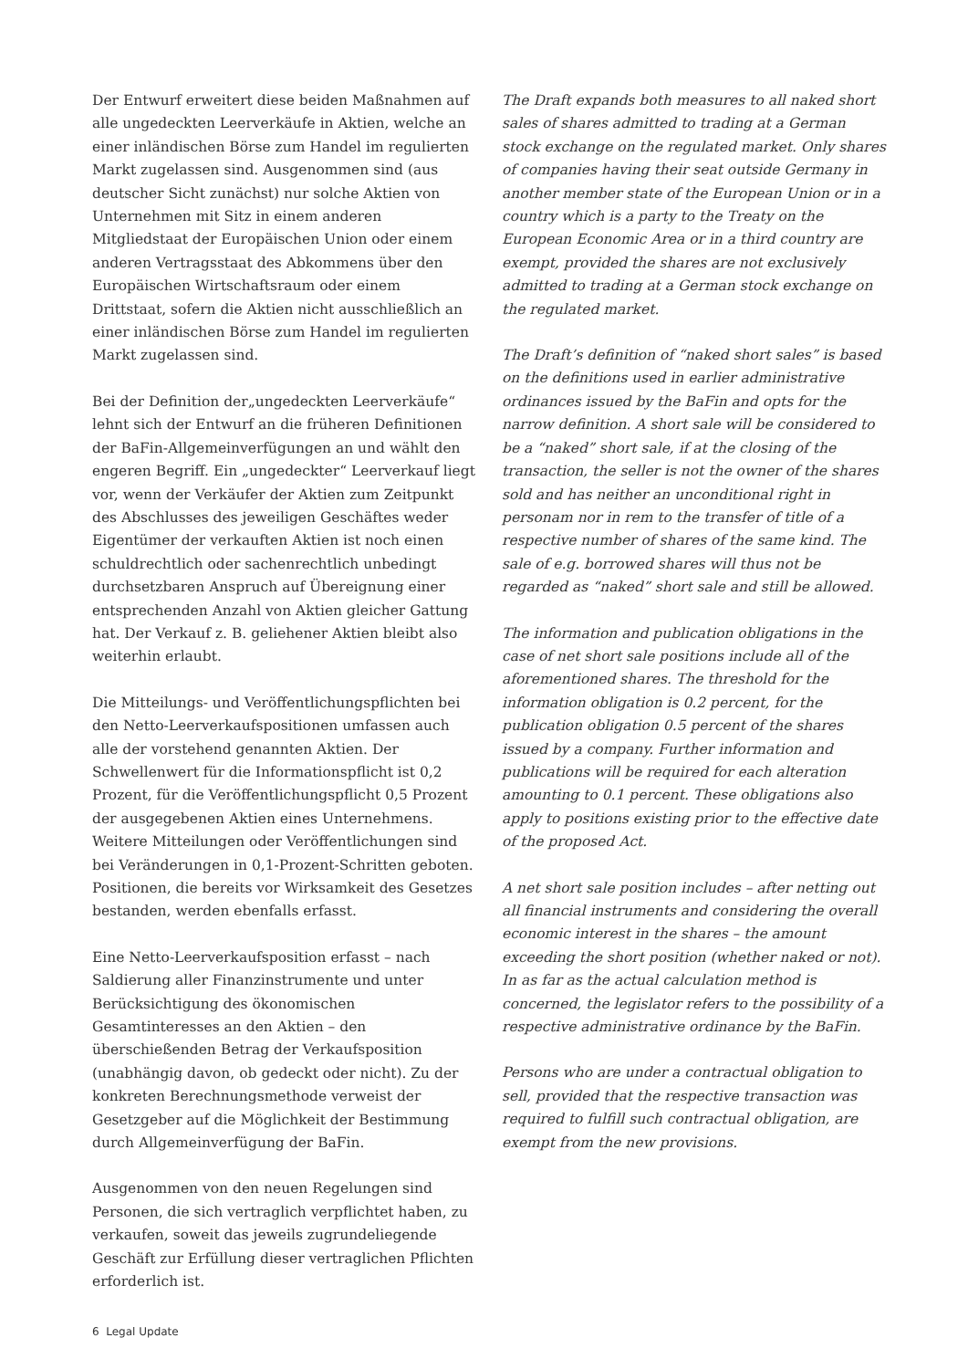Der Entwurf erweitert diese beiden Maßnahmen auf alle ungedeckten Leerverkäufe in Aktien, welche an einer inländischen Börse zum Handel im regulierten Markt zugelassen sind. Ausgenommen sind (aus deutscher Sicht zunächst) nur solche Aktien von Unternehmen mit Sitz in einem anderen Mitgliedstaat der Europäischen Union oder einem anderen Vertragsstaat des Abkommens über den Europäischen Wirtschaftsraum oder einem Drittstaat, sofern die Aktien nicht ausschließlich an einer inländischen Börse zum Handel im regulierten Markt zugelassen sind.
Bei der Definition der„ungedeckten Leerverkäufe“ lehnt sich der Entwurf an die früheren Definitionen der BaFin-Allgemeinverfügungen an und wählt den engeren Begriff. Ein „ungedeckter“ Leerverkauf liegt vor, wenn der Verkäufer der Aktien zum Zeitpunkt des Abschlusses des jeweiligen Geschäftes weder Eigentümer der verkauften Aktien ist noch einen schuldrechtlich oder sachenrechtlich unbedingt durchsetzbaren Anspruch auf Übereignung einer entsprechenden Anzahl von Aktien gleicher Gattung hat. Der Verkauf z. B. geliehener Aktien bleibt also weiterhin erlaubt.
Die Mitteilungs- und Veröffentlichungspflichten bei den Netto-Leerverkaufspositionen umfassen auch alle der vorstehend genannten Aktien. Der Schwellenwert für die Informationspflicht ist 0,2 Prozent, für die Veröffentlichungspflicht 0,5 Prozent der ausgegebenen Aktien eines Unternehmens. Weitere Mitteilungen oder Veröffentlichungen sind bei Veränderungen in 0,1-Prozent-Schritten geboten. Positionen, die bereits vor Wirksamkeit des Gesetzes bestanden, werden ebenfalls erfasst.
Eine Netto-Leerverkaufsposition erfasst – nach Saldierung aller Finanzinstrumente und unter Berücksichtigung des ökonomischen Gesamtinteresses an den Aktien – den überschießenden Betrag der Verkaufsposition (unabhängig davon, ob gedeckt oder nicht). Zu der konkreten Berechnungsmethode verweist der Gesetzgeber auf die Möglichkeit der Bestimmung durch Allgemeinverfügung der BaFin.
Ausgenommen von den neuen Regelungen sind Personen, die sich vertraglich verpflichtet haben, zu verkaufen, soweit das jeweils zugrundeliegende Geschäft zur Erfüllung dieser vertraglichen Pflichten erforderlich ist.
The Draft expands both measures to all naked short sales of shares admitted to trading at a German stock exchange on the regulated market. Only shares of companies having their seat outside Germany in another member state of the European Union or in a country which is a party to the Treaty on the European Economic Area or in a third country are exempt, provided the shares are not exclusively admitted to trading at a German stock exchange on the regulated market.
The Draft’s definition of “naked short sales” is based on the definitions used in earlier administrative ordinances issued by the BaFin and opts for the narrow definition. A short sale will be considered to be a “naked” short sale, if at the closing of the transaction, the seller is not the owner of the shares sold and has neither an unconditional right in personam nor in rem to the transfer of title of a respective number of shares of the same kind. The sale of e.g. borrowed shares will thus not be regarded as “naked” short sale and still be allowed.
The information and publication obligations in the case of net short sale positions include all of the aforementioned shares. The threshold for the information obligation is 0.2 percent, for the publication obligation 0.5 percent of the shares issued by a company. Further information and publications will be required for each alteration amounting to 0.1 percent. These obligations also apply to positions existing prior to the effective date of the proposed Act.
A net short sale position includes – after netting out all financial instruments and considering the overall economic interest in the shares – the amount exceeding the short position (whether naked or not). In as far as the actual calculation method is concerned, the legislator refers to the possibility of a respective administrative ordinance by the BaFin.
Persons who are under a contractual obligation to sell, provided that the respective transaction was required to fulfill such contractual obligation, are exempt from the new provisions.
6 Legal Update